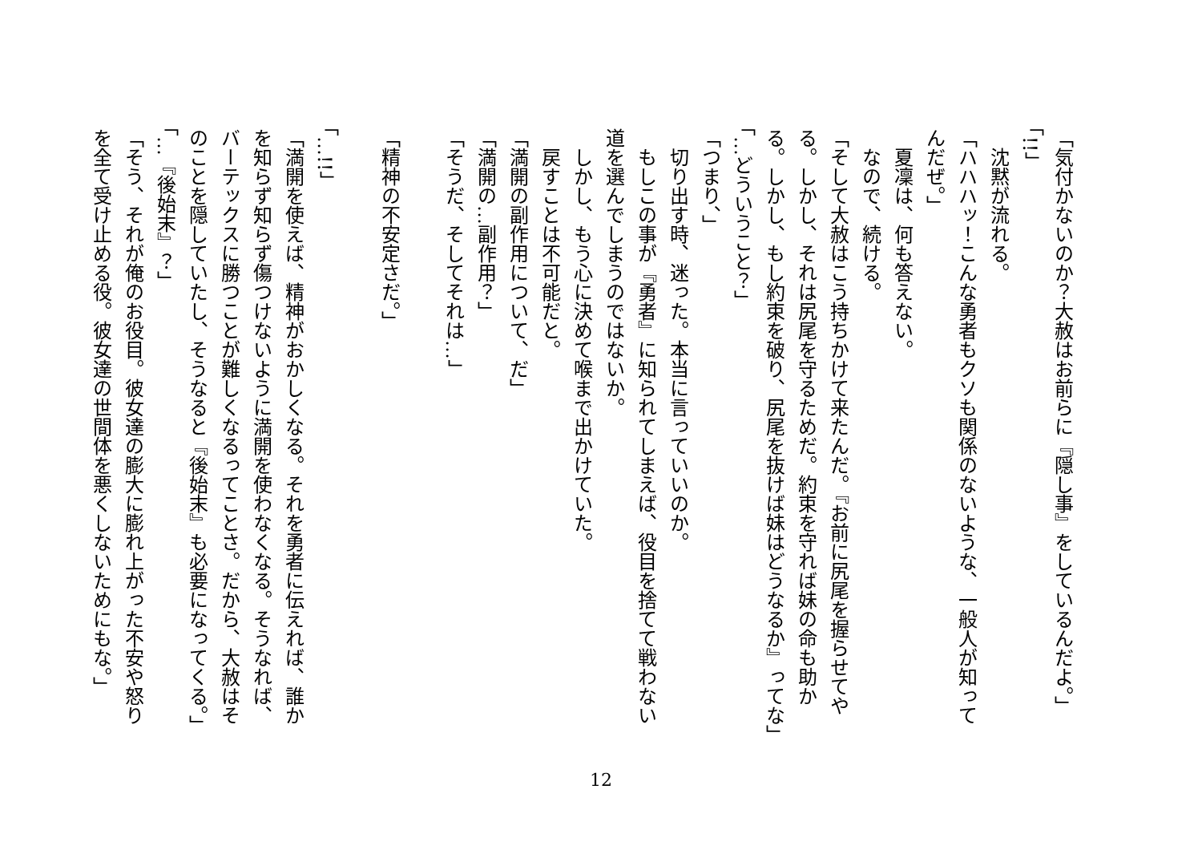「気付かないのか？大赦はお前らに『隠し事』をしているんだよ。」
「!!」
　沈黙が流れる。
「ハハハッ！こんな勇者もクソも関係のないような、一般人が知ってんだぜ。」
　夏凜は、何も答えない。
　なので、続ける。
「そして大赦はこう持ちかけて来たんだ。『お前に尻尾を握らせてやる。しかし、それは尻尾を守るためだ。約束を守れば妹の命も助かる。しかし、もし約束を破り、尻尾を抜けば妹はどうなるか』ってな」
「…どういうこと？」
「つまり、」
　切り出す時、迷った。本当に言っていいのか。
　もしこの事が『勇者』に知られてしまえば、役目を捨てて戦わない道を選んでしまうのではないか。
　しかし、もう心に決めて喉まで出かけていた。
　戻すことは不可能だと。
「満開の副作用について、だ」
「満開の…副作用？」
「そうだ、そしてそれは…」
「精神の不安定さだ。」
「…!!」
「満開を使えば、精神がおかしくなる。それを勇者に伝えれば、誰かを知らず知らず傷つけないように満開を使わなくなる。そうなれば、バーテックスに勝つことが難しくなるってことさ。だから、大赦はそのことを隠していたし、そうなると『後始末』も必要になってくる。」
「…『後始末』？」
「そう、それが俺のお役目。彼女達の膨大に膨れ上がった不安や怒りを全て受け止める役。彼女達の世間体を悪くしないためにもな。」
12